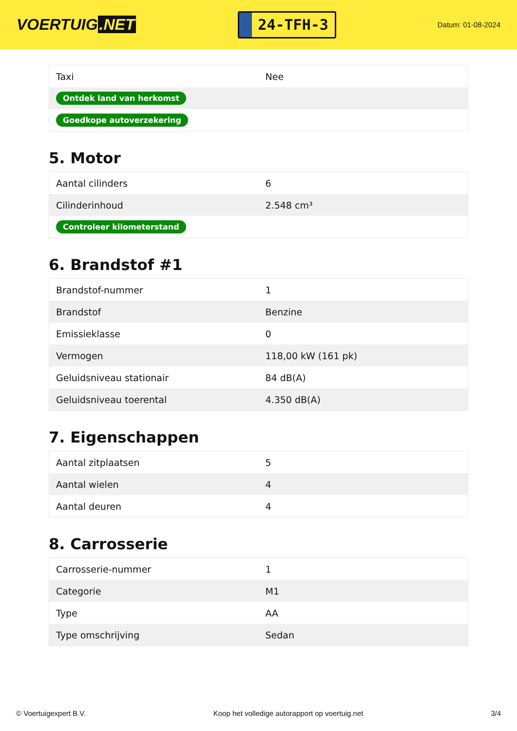VOERTUIG.NET
24-TFH-3
Datum: 01-08-2024
| Taxi | Nee |
| Ontdek land van herkomst | |
| Goedkope autoverzekering | |
5. Motor
| Aantal cilinders | 6 |
| Cilinderinhoud | 2.548 cm³ |
| Controleer kilometerstand | |
6. Brandstof #1
| Brandstof-nummer | 1 |
| Brandstof | Benzine |
| Emissieklasse | 0 |
| Vermogen | 118,00 kW (161 pk) |
| Geluidsniveau stationair | 84 dB(A) |
| Geluidsniveau toerental | 4.350 dB(A) |
7. Eigenschappen
| Aantal zitplaatsen | 5 |
| Aantal wielen | 4 |
| Aantal deuren | 4 |
8. Carrosserie
| Carrosserie-nummer | 1 |
| Categorie | M1 |
| Type | AA |
| Type omschrijving | Sedan |
© Voertuigexpert B.V. Koop het volledige autorapport op voertuig.net 3/4